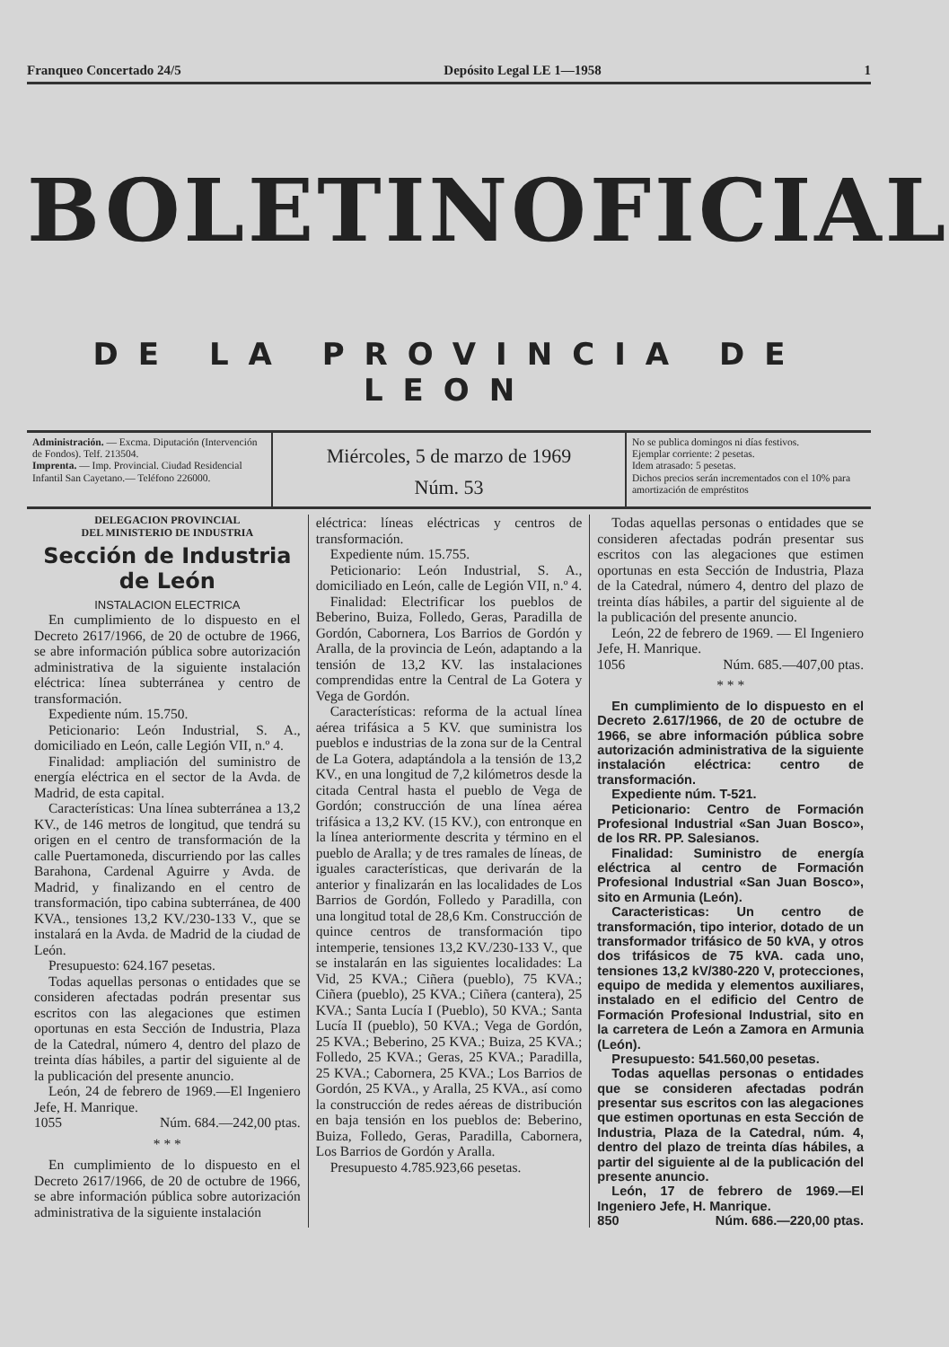Franqueo Concertado 24/5 Depósito Legal LE 1—1958 1
BOLETIN OFICIAL
DE LA PROVINCIA DE LEON
Administración. — Excma. Diputación (Intervención de Fondos). Telf. 213504.
Imprenta. — Imp. Provincial. Ciudad Residencial Infantil San Cayetano.— Teléfono 226000.
Miércoles, 5 de marzo de 1969
Núm. 53
No se publica domingos ni días festivos.
Ejemplar corriente: 2 pesetas.
Idem atrasado: 5 pesetas.
Dichos precios serán incrementados con el 10% para amortización de empréstitos
DELEGACION PROVINCIAL
DEL MINISTERIO DE INDUSTRIA
Sección de Industria de León
INSTALACION ELECTRICA
En cumplimiento de lo dispuesto en el Decreto 2617/1966, de 20 de octubre de 1966, se abre información pública sobre autorización administrativa de la siguiente instalación eléctrica: línea subterránea y centro de transformación.
Expediente núm. 15.750.
Peticionario: León Industrial, S. A., domiciliado en León, calle Legión VII, n.º 4.
Finalidad: ampliación del suministro de energía eléctrica en el sector de la Avda. de Madrid, de esta capital.
Características: Una línea subterránea a 13,2 KV., de 146 metros de longitud, que tendrá su origen en el centro de transformación de la calle Puertamoneda, discurriendo por las calles Barahona, Cardenal Aguirre y Avda. de Madrid, y finalizando en el centro de transformación, tipo cabina subterránea, de 400 KVA., tensiones 13,2 KV./230-133 V., que se instalará en la Avda. de Madrid de la ciudad de León.
Presupuesto: 624.167 pesetas.
Todas aquellas personas o entidades que se consideren afectadas podrán presentar sus escritos con las alegaciones que estimen oportunas en esta Sección de Industria, Plaza de la Catedral, número 4, dentro del plazo de treinta días hábiles, a partir del siguiente al de la publicación del presente anuncio.
León, 24 de febrero de 1969.—El Ingeniero Jefe, H. Manrique.
1055 Núm. 684.—242,00 ptas.
* * *
En cumplimiento de lo dispuesto en el Decreto 2617/1966, de 20 de octubre de 1966, se abre información pública sobre autorización administrativa de la siguiente instalación
eléctrica: líneas eléctricas y centros de transformación.
Expediente núm. 15.755.
Peticionario: León Industrial, S. A., domiciliado en León, calle de Legión VII, n.º 4.
Finalidad: Electrificar los pueblos de Beberino, Buiza, Folledo, Geras, Paradilla de Gordón, Cabornera, Los Barrios de Gordón y Aralla, de la provincia de León, adaptando a la tensión de 13,2 KV. las instalaciones comprendidas entre la Central de La Gotera y Vega de Gordón.
Características: reforma de la actual línea aérea trifásica a 5 KV. que suministra los pueblos e industrias de la zona sur de la Central de La Gotera, adaptándola a la tensión de 13,2 KV., en una longitud de 7,2 kilómetros desde la citada Central hasta el pueblo de Vega de Gordón; construcción de una línea aérea trifásica a 13,2 KV. (15 KV.), con entronque en la línea anteriormente descrita y término en el pueblo de Aralla; y de tres ramales de líneas, de iguales características, que derivarán de la anterior y finalizarán en las localidades de Los Barrios de Gordón, Folledo y Paradilla, con una longitud total de 28,6 Km. Construcción de quince centros de transformación tipo intemperie, tensiones 13,2 KV./230-133 V., que se instalarán en las siguientes localidades: La Vid, 25 KVA.; Ciñera (pueblo), 75 KVA.; Ciñera (pueblo), 25 KVA.; Ciñera (cantera), 25 KVA.; Santa Lucía I (Pueblo), 50 KVA.; Santa Lucía II (pueblo), 50 KVA.; Vega de Gordón, 25 KVA.; Beberino, 25 KVA.; Buiza, 25 KVA.; Folledo, 25 KVA.; Geras, 25 KVA.; Paradilla, 25 KVA.; Cabornera, 25 KVA.; Los Barrios de Gordón, 25 KVA., y Aralla, 25 KVA., así como la construcción de redes aéreas de distribución en baja tensión en los pueblos de: Beberino, Buiza, Folledo, Geras, Paradilla, Cabornera, Los Barrios de Gordón y Aralla.
Presupuesto 4.785.923,66 pesetas.
Todas aquellas personas o entidades que se consideren afectadas podrán presentar sus escritos con las alegaciones que estimen oportunas en esta Sección de Industria, Plaza de la Catedral, número 4, dentro del plazo de treinta días hábiles, a partir del siguiente al de la publicación del presente anuncio.
León, 22 de febrero de 1969. — El Ingeniero Jefe, H. Manrique.
1056 Núm. 685.—407,00 ptas.
* * *
En cumplimiento de lo dispuesto en el Decreto 2.617/1966, de 20 de octubre de 1966, se abre información pública sobre autorización administrativa de la siguiente instalación eléctrica: centro de transformación.
Expediente núm. T-521.
Peticionario: Centro de Formación Profesional Industrial «San Juan Bosco», de los RR. PP. Salesianos.
Finalidad: Suministro de energía eléctrica al centro de Formación Profesional Industrial «San Juan Bosco», sito en Armunia (León).
Caracteristicas: Un centro de transformación, tipo interior, dotado de un transformador trifásico de 50 kVA, y otros dos trifásicos de 75 kVA. cada uno, tensiones 13,2 kV/380-220 V, protecciones, equipo de medida y elementos auxiliares, instalado en el edificio del Centro de Formación Profesional Industrial, sito en la carretera de León a Zamora en Armunia (León).
Presupuesto: 541.560,00 pesetas.
Todas aquellas personas o entidades que se consideren afectadas podrán presentar sus escritos con las alegaciones que estimen oportunas en esta Sección de Industria, Plaza de la Catedral, núm. 4, dentro del plazo de treinta días hábiles, a partir del siguiente al de la publicación del presente anuncio.
León, 17 de febrero de 1969.—El Ingeniero Jefe, H. Manrique.
850 Núm. 686.—220,00 ptas.